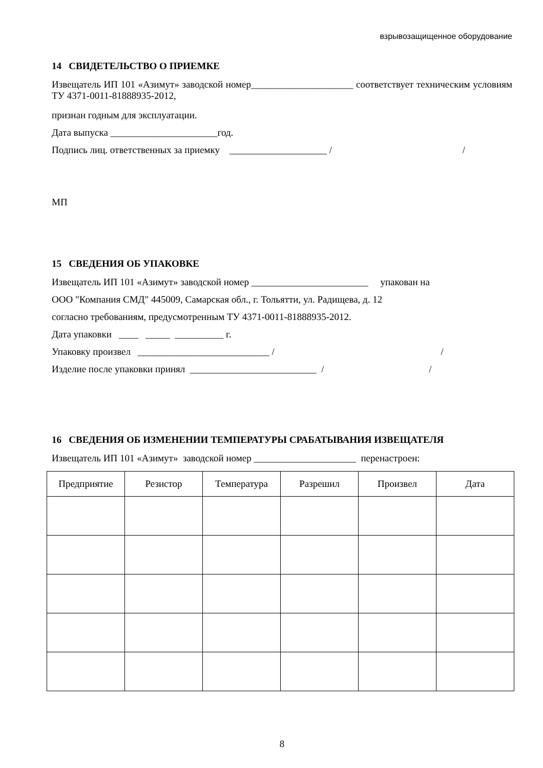взрывозащищенное оборудование
14 СВИДЕТЕЛЬСТВО О ПРИЕМКЕ
Извещатель ИП 101 «Азимут» заводской номер_____________________ соответствует техническим условиям ТУ 4371-0011-81888935-2012,
признан годным для эксплуатации.
Дата выпуска ______________________год.
Подпись лиц. ответственных за приемку ____________________ / /
МП
15 СВЕДЕНИЯ ОБ УПАКОВКЕ
Извещатель ИП 101 «Азимут» заводской номер ________________________ упакован на
ООО "Компания СМД" 445009, Самарская обл., г. Тольятти, ул. Радищева, д. 12
согласно требованиям, предусмотренным ТУ 4371-0011-81888935-2012.
Дата упаковки ____ _____ __________ г.
Упаковку произвел ___________________________ / /
Изделие после упаковки принял __________________________ / /
16 СВЕДЕНИЯ ОБ ИЗМЕНЕНИИ ТЕМПЕРАТУРЫ СРАБАТЫВАНИЯ ИЗВЕЩАТЕЛЯ
Извещатель ИП 101 «Азимут» заводской номер _____________________ перенастроен:
| Предприятие | Резистор | Температура | Разрешил | Произвел | Дата |
| --- | --- | --- | --- | --- | --- |
8